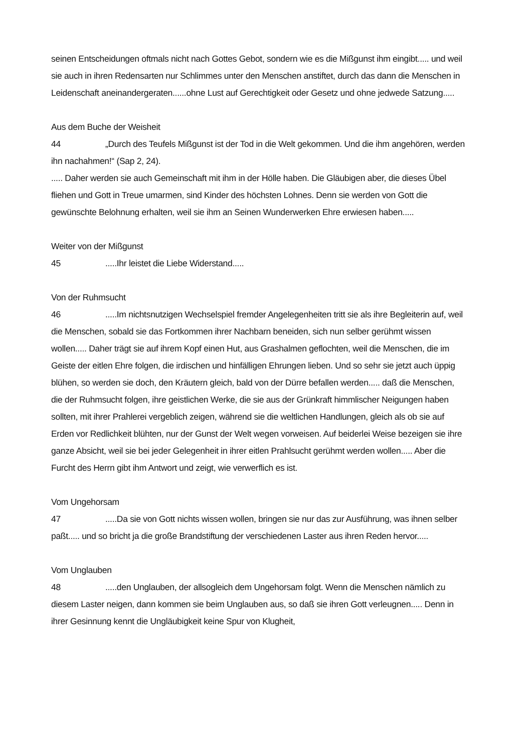seinen Entscheidungen oftmals nicht nach Gottes Gebot, sondern wie es die Mißgunst ihm eingibt..... und weil sie auch in ihren Redensarten nur Schlimmes unter den Menschen anstiftet, durch das dann die Menschen in Leidenschaft aneinandergeraten......ohne Lust auf Gerechtigkeit oder Gesetz und ohne jedwede Satzung.....
Aus dem Buche der Weisheit
44 „Durch des Teufels Mißgunst ist der Tod in die Welt gekommen. Und die ihm angehören, werden ihn nachahmen!“ (Sap 2, 24).
..... Daher werden sie auch Gemeinschaft mit ihm in der Hölle haben. Die Gläubigen aber, die dieses Übel fliehen und Gott in Treue umarmen, sind Kinder des höchsten Lohnes. Denn sie werden von Gott die gewünschte Belohnung erhalten, weil sie ihm an Seinen Wunderwerken Ehre erwiesen haben.....
Weiter von der Mißgunst
45.....Ihr leistet die Liebe Widerstand.....
Von der Ruhmsucht
46.....Im nichtsnutzigen Wechselspiel fremder Angelegenheiten tritt sie als ihre Begleiterin auf, weil die Menschen, sobald sie das Fortkommen ihrer Nachbarn beneiden, sich nun selber gerühmt wissen wollen..... Daher trägt sie auf ihrem Kopf einen Hut, aus Grashalmen geflochten, weil die Menschen, die im Geiste der eitlen Ehre folgen, die irdischen und hinfälligen Ehrungen lieben. Und so sehr sie jetzt auch üppig blühen, so werden sie doch, den Kräutern gleich, bald von der Dürre befallen werden..... daß die Menschen, die der Ruhmsucht folgen, ihre geistlichen Werke, die sie aus der Grünkraft himmlischer Neigungen haben sollten, mit ihrer Prahlerei vergeblich zeigen, während sie die weltlichen Handlungen, gleich als ob sie auf Erden vor Redlichkeit blühten, nur der Gunst der Welt wegen vorweisen. Auf beiderlei Weise bezeigen sie ihre ganze Absicht, weil sie bei jeder Gelegenheit in ihrer eitlen Prahlsucht gerühmt werden wollen..... Aber die Furcht des Herrn gibt ihm Antwort und zeigt, wie verwerflich es ist.
Vom Ungehorsam
47.....Da sie von Gott nichts wissen wollen, bringen sie nur das zur Ausführung, was ihnen selber paßt..... und so bricht ja die große Brandstiftung der verschiedenen Laster aus ihren Reden hervor.....
Vom Unglauben
48.....den Unglauben, der allsogleich dem Ungehorsam folgt. Wenn die Menschen nämlich zu diesem Laster neigen, dann kommen sie beim Unglauben aus, so daß sie ihren Gott verleugnen..... Denn in ihrer Gesinnung kennt die Ungläubigkeit keine Spur von Klugheit,